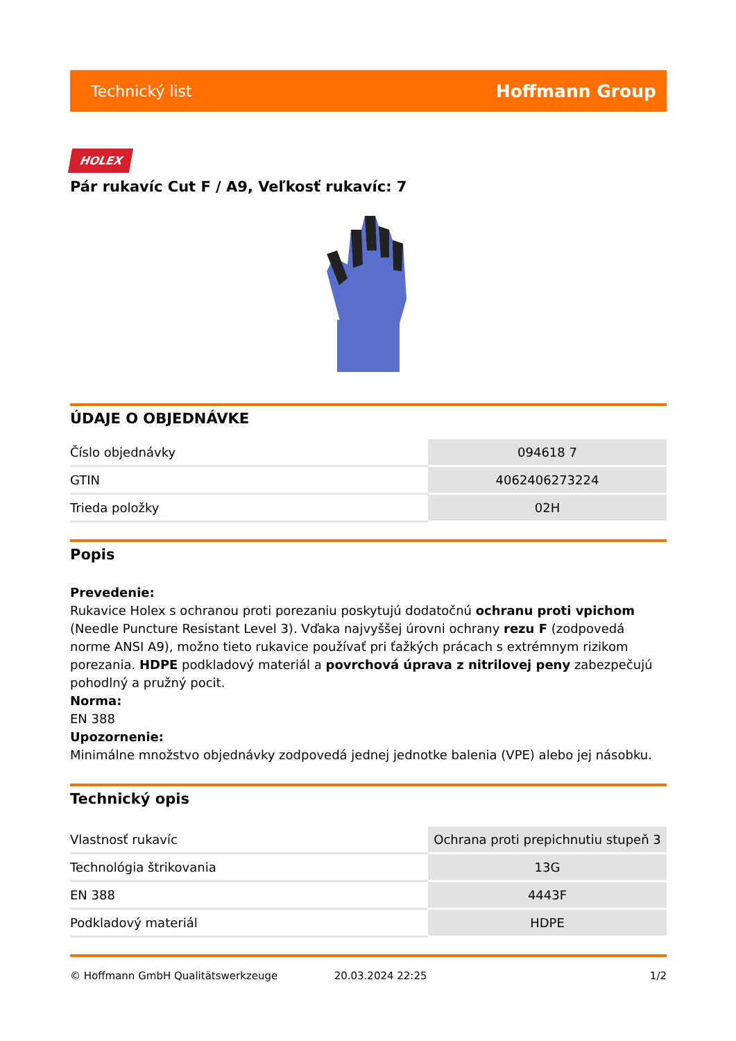Technický list Hoffmann Group
HOLEX
Pár rukavíc Cut F / A9, Veľkosť rukavíc: 7
ÚDAJE O OBJEDNÁVKE
| Číslo objednávky | 094618 7 |
| GTIN | 4062406273224 |
| Trieda položky | 02H |
Popis
Prevedenie:
Rukavice Holex s ochranou proti porezaniu poskytujú dodatočnú ochranu proti vpichom (Needle Puncture Resistant Level 3). Vďaka najvyššej úrovni ochrany rezu F (zodpovedá norme ANSI A9), možno tieto rukavice používať pri ťažkých prácach s extrémnym rizikom porezania. HDPE podkladový materiál a povrchová úprava z nitrilovej peny zabezpečujú pohodlný a pružný pocit.
Norma:
EN 388
Upozornenie:
Minimálne množstvo objednávky zodpovedá jednej jednotke balenia (VPE) alebo jej násobku.
Technický opis
| Vlastnosť rukavíc | Ochrana proti prepichnutiu stupeň 3 |
| Technológia štrikovania | 13G |
| EN 388 | 4443F |
| Podkladový materiál | HDPE |
© Hoffmann GmbH Qualitätswerkzeuge 20.03.2024 22:25 1/2